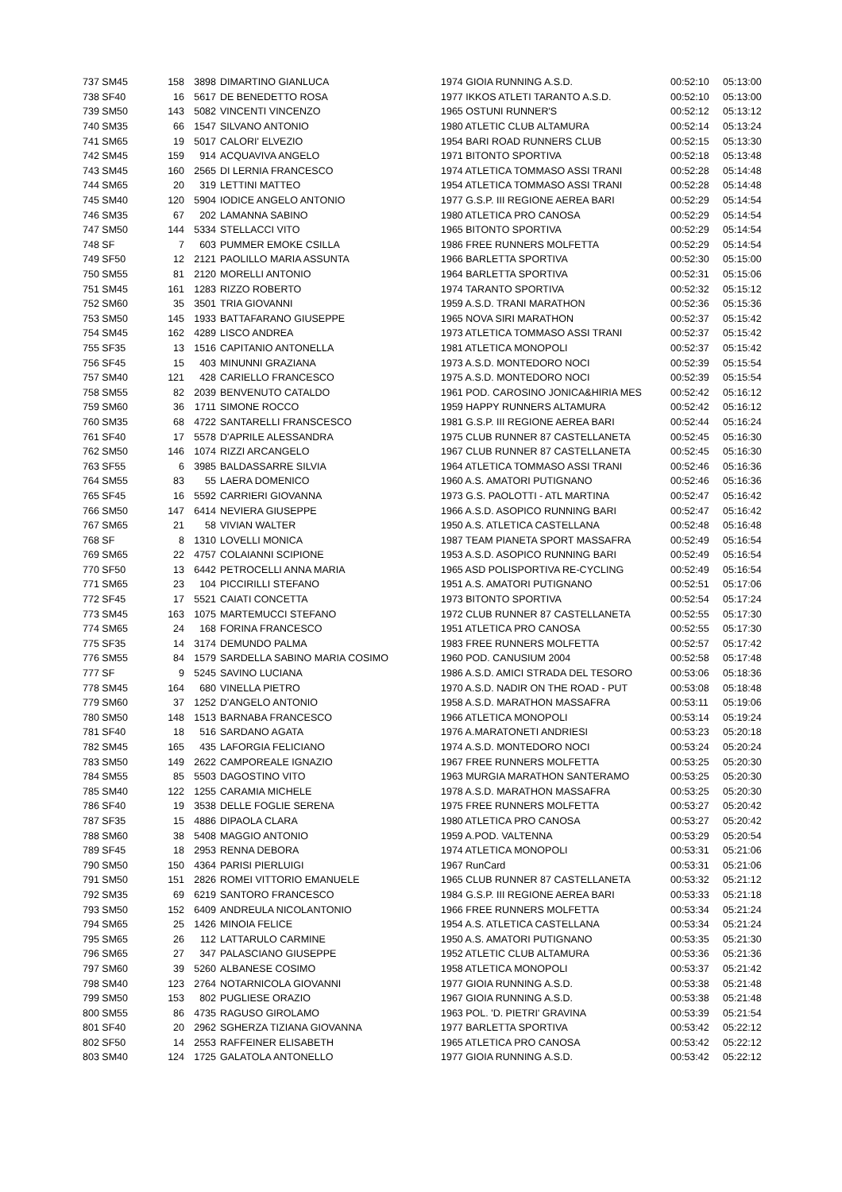| 737 SM45 | 158 | 3898 | DIMARTINO GIANLUCA | 1974 GIOIA RUNNING A.S.D. | 00:52:10 | 05:13:00 |
| 738 SF40 | 16 | 5617 | DE BENEDETTO ROSA | 1977 IKKOS ATLETI TARANTO A.S.D. | 00:52:10 | 05:13:00 |
| 739 SM50 | 143 | 5082 | VINCENTI VINCENZO | 1965 OSTUNI RUNNER'S | 00:52:12 | 05:13:12 |
| 740 SM35 | 66 | 1547 | SILVANO ANTONIO | 1980 ATLETIC CLUB ALTAMURA | 00:52:14 | 05:13:24 |
| 741 SM65 | 19 | 5017 | CALORI' ELVEZIO | 1954 BARI ROAD RUNNERS CLUB | 00:52:15 | 05:13:30 |
| 742 SM45 | 159 | 914 | ACQUAVIVA ANGELO | 1971 BITONTO SPORTIVA | 00:52:18 | 05:13:48 |
| 743 SM45 | 160 | 2565 | DI LERNIA FRANCESCO | 1974 ATLETICA TOMMASO ASSI TRANI | 00:52:28 | 05:14:48 |
| 744 SM65 | 20 | 319 | LETTINI MATTEO | 1954 ATLETICA TOMMASO ASSI TRANI | 00:52:28 | 05:14:48 |
| 745 SM40 | 120 | 5904 | IODICE ANGELO ANTONIO | 1977 G.S.P. III REGIONE AEREA BARI | 00:52:29 | 05:14:54 |
| 746 SM35 | 67 | 202 | LAMANNA SABINO | 1980 ATLETICA PRO CANOSA | 00:52:29 | 05:14:54 |
| 747 SM50 | 144 | 5334 | STELLACCI VITO | 1965 BITONTO SPORTIVA | 00:52:29 | 05:14:54 |
| 748 SF | 7 | 603 | PUMMER EMOKE CSILLA | 1986 FREE RUNNERS MOLFETTA | 00:52:29 | 05:14:54 |
| 749 SF50 | 12 | 2121 | PAOLILLO MARIA ASSUNTA | 1966 BARLETTA SPORTIVA | 00:52:30 | 05:15:00 |
| 750 SM55 | 81 | 2120 | MORELLI ANTONIO | 1964 BARLETTA SPORTIVA | 00:52:31 | 05:15:06 |
| 751 SM45 | 161 | 1283 | RIZZO ROBERTO | 1974 TARANTO SPORTIVA | 00:52:32 | 05:15:12 |
| 752 SM60 | 35 | 3501 | TRIA GIOVANNI | 1959 A.S.D. TRANI MARATHON | 00:52:36 | 05:15:36 |
| 753 SM50 | 145 | 1933 | BATTAFARANO GIUSEPPE | 1965 NOVA SIRI MARATHON | 00:52:37 | 05:15:42 |
| 754 SM45 | 162 | 4289 | LISCO ANDREA | 1973 ATLETICA TOMMASO ASSI TRANI | 00:52:37 | 05:15:42 |
| 755 SF35 | 13 | 1516 | CAPITANIO ANTONELLA | 1981 ATLETICA MONOPOLI | 00:52:37 | 05:15:42 |
| 756 SF45 | 15 | 403 | MINUNNI GRAZIANA | 1973 A.S.D. MONTEDORO NOCI | 00:52:39 | 05:15:54 |
| 757 SM40 | 121 | 428 | CARIELLO FRANCESCO | 1975 A.S.D. MONTEDORO NOCI | 00:52:39 | 05:15:54 |
| 758 SM55 | 82 | 2039 | BENVENUTO CATALDO | 1961 POD. CAROSINO JONICA&HIRIA MES | 00:52:42 | 05:16:12 |
| 759 SM60 | 36 | 1711 | SIMONE ROCCO | 1959 HAPPY RUNNERS ALTAMURA | 00:52:42 | 05:16:12 |
| 760 SM35 | 68 | 4722 | SANTARELLI FRANSCESCO | 1981 G.S.P. III REGIONE AEREA BARI | 00:52:44 | 05:16:24 |
| 761 SF40 | 17 | 5578 | D'APRILE ALESSANDRA | 1975 CLUB RUNNER 87 CASTELLANETA | 00:52:45 | 05:16:30 |
| 762 SM50 | 146 | 1074 | RIZZI ARCANGELO | 1967 CLUB RUNNER 87 CASTELLANETA | 00:52:45 | 05:16:30 |
| 763 SF55 | 6 | 3985 | BALDASSARRE SILVIA | 1964 ATLETICA TOMMASO ASSI TRANI | 00:52:46 | 05:16:36 |
| 764 SM55 | 83 | 55 | LAERA DOMENICO | 1960 A.S. AMATORI PUTIGNANO | 00:52:46 | 05:16:36 |
| 765 SF45 | 16 | 5592 | CARRIERI GIOVANNA | 1973 G.S. PAOLOTTI - ATL MARTINA | 00:52:47 | 05:16:42 |
| 766 SM50 | 147 | 6414 | NEVIERA GIUSEPPE | 1966 A.S.D. ASOPICO RUNNING BARI | 00:52:47 | 05:16:42 |
| 767 SM65 | 21 | 58 | VIVIAN WALTER | 1950 A.S. ATLETICA CASTELLANA | 00:52:48 | 05:16:48 |
| 768 SF | 8 | 1310 | LOVELLI MONICA | 1987 TEAM PIANETA SPORT MASSAFRA | 00:52:49 | 05:16:54 |
| 769 SM65 | 22 | 4757 | COLAIANNI SCIPIONE | 1953 A.S.D. ASOPICO RUNNING BARI | 00:52:49 | 05:16:54 |
| 770 SF50 | 13 | 6442 | PETROCELLI ANNA MARIA | 1965 ASD POLISPORTIVA RE-CYCLING | 00:52:49 | 05:16:54 |
| 771 SM65 | 23 | 104 | PICCIRILLI STEFANO | 1951 A.S. AMATORI PUTIGNANO | 00:52:51 | 05:17:06 |
| 772 SF45 | 17 | 5521 | CAIATI CONCETTA | 1973 BITONTO SPORTIVA | 00:52:54 | 05:17:24 |
| 773 SM45 | 163 | 1075 | MARTEMUCCI STEFANO | 1972 CLUB RUNNER 87 CASTELLANETA | 00:52:55 | 05:17:30 |
| 774 SM65 | 24 | 168 | FORINA FRANCESCO | 1951 ATLETICA PRO CANOSA | 00:52:55 | 05:17:30 |
| 775 SF35 | 14 | 3174 | DEMUNDO PALMA | 1983 FREE RUNNERS MOLFETTA | 00:52:57 | 05:17:42 |
| 776 SM55 | 84 | 1579 | SARDELLA SABINO MARIA COSIMO | 1960 POD. CANUSIUM 2004 | 00:52:58 | 05:17:48 |
| 777 SF | 9 | 5245 | SAVINO LUCIANA | 1986 A.S.D. AMICI STRADA DEL TESORO | 00:53:06 | 05:18:36 |
| 778 SM45 | 164 | 680 | VINELLA PIETRO | 1970 A.S.D. NADIR ON THE ROAD - PUT | 00:53:08 | 05:18:48 |
| 779 SM60 | 37 | 1252 | D'ANGELO ANTONIO | 1958 A.S.D. MARATHON MASSAFRA | 00:53:11 | 05:19:06 |
| 780 SM50 | 148 | 1513 | BARNABA FRANCESCO | 1966 ATLETICA MONOPOLI | 00:53:14 | 05:19:24 |
| 781 SF40 | 18 | 516 | SARDANO AGATA | 1976 A.MARATONETI ANDRIESI | 00:53:23 | 05:20:18 |
| 782 SM45 | 165 | 435 | LAFORGIA FELICIANO | 1974 A.S.D. MONTEDORO NOCI | 00:53:24 | 05:20:24 |
| 783 SM50 | 149 | 2622 | CAMPOREALE IGNAZIO | 1967 FREE RUNNERS MOLFETTA | 00:53:25 | 05:20:30 |
| 784 SM55 | 85 | 5503 | DAGOSTINO VITO | 1963 MURGIA MARATHON SANTERAMO | 00:53:25 | 05:20:30 |
| 785 SM40 | 122 | 1255 | CARAMIA MICHELE | 1978 A.S.D. MARATHON MASSAFRA | 00:53:25 | 05:20:30 |
| 786 SF40 | 19 | 3538 | DELLE FOGLIE SERENA | 1975 FREE RUNNERS MOLFETTA | 00:53:27 | 05:20:42 |
| 787 SF35 | 15 | 4886 | DIPAOLA CLARA | 1980 ATLETICA PRO CANOSA | 00:53:27 | 05:20:42 |
| 788 SM60 | 38 | 5408 | MAGGIO ANTONIO | 1959 A.POD. VALTENNA | 00:53:29 | 05:20:54 |
| 789 SF45 | 18 | 2953 | RENNA DEBORA | 1974 ATLETICA MONOPOLI | 00:53:31 | 05:21:06 |
| 790 SM50 | 150 | 4364 | PARISI PIERLUIGI | 1967 RunCard | 00:53:31 | 05:21:06 |
| 791 SM50 | 151 | 2826 | ROMEI VITTORIO EMANUELE | 1965 CLUB RUNNER 87 CASTELLANETA | 00:53:32 | 05:21:12 |
| 792 SM35 | 69 | 6219 | SANTORO FRANCESCO | 1984 G.S.P. III REGIONE AEREA BARI | 00:53:33 | 05:21:18 |
| 793 SM50 | 152 | 6409 | ANDREULA NICOLANTONIO | 1966 FREE RUNNERS MOLFETTA | 00:53:34 | 05:21:24 |
| 794 SM65 | 25 | 1426 | MINOIA FELICE | 1954 A.S. ATLETICA CASTELLANA | 00:53:34 | 05:21:24 |
| 795 SM65 | 26 | 112 | LATTARULO CARMINE | 1950 A.S. AMATORI PUTIGNANO | 00:53:35 | 05:21:30 |
| 796 SM65 | 27 | 347 | PALASCIANO GIUSEPPE | 1952 ATLETIC CLUB ALTAMURA | 00:53:36 | 05:21:36 |
| 797 SM60 | 39 | 5260 | ALBANESE COSIMO | 1958 ATLETICA MONOPOLI | 00:53:37 | 05:21:42 |
| 798 SM40 | 123 | 2764 | NOTARNICOLA GIOVANNI | 1977 GIOIA RUNNING A.S.D. | 00:53:38 | 05:21:48 |
| 799 SM50 | 153 | 802 | PUGLIESE ORAZIO | 1967 GIOIA RUNNING A.S.D. | 00:53:38 | 05:21:48 |
| 800 SM55 | 86 | 4735 | RAGUSO GIROLAMO | 1963 POL. 'D. PIETRI' GRAVINA | 00:53:39 | 05:21:54 |
| 801 SF40 | 20 | 2962 | SGHERZA TIZIANA GIOVANNA | 1977 BARLETTA SPORTIVA | 00:53:42 | 05:22:12 |
| 802 SF50 | 14 | 2553 | RAFFEINER ELISABETH | 1965 ATLETICA PRO CANOSA | 00:53:42 | 05:22:12 |
| 803 SM40 | 124 | 1725 | GALATOLA ANTONELLO | 1977 GIOIA RUNNING A.S.D. | 00:53:42 | 05:22:12 |